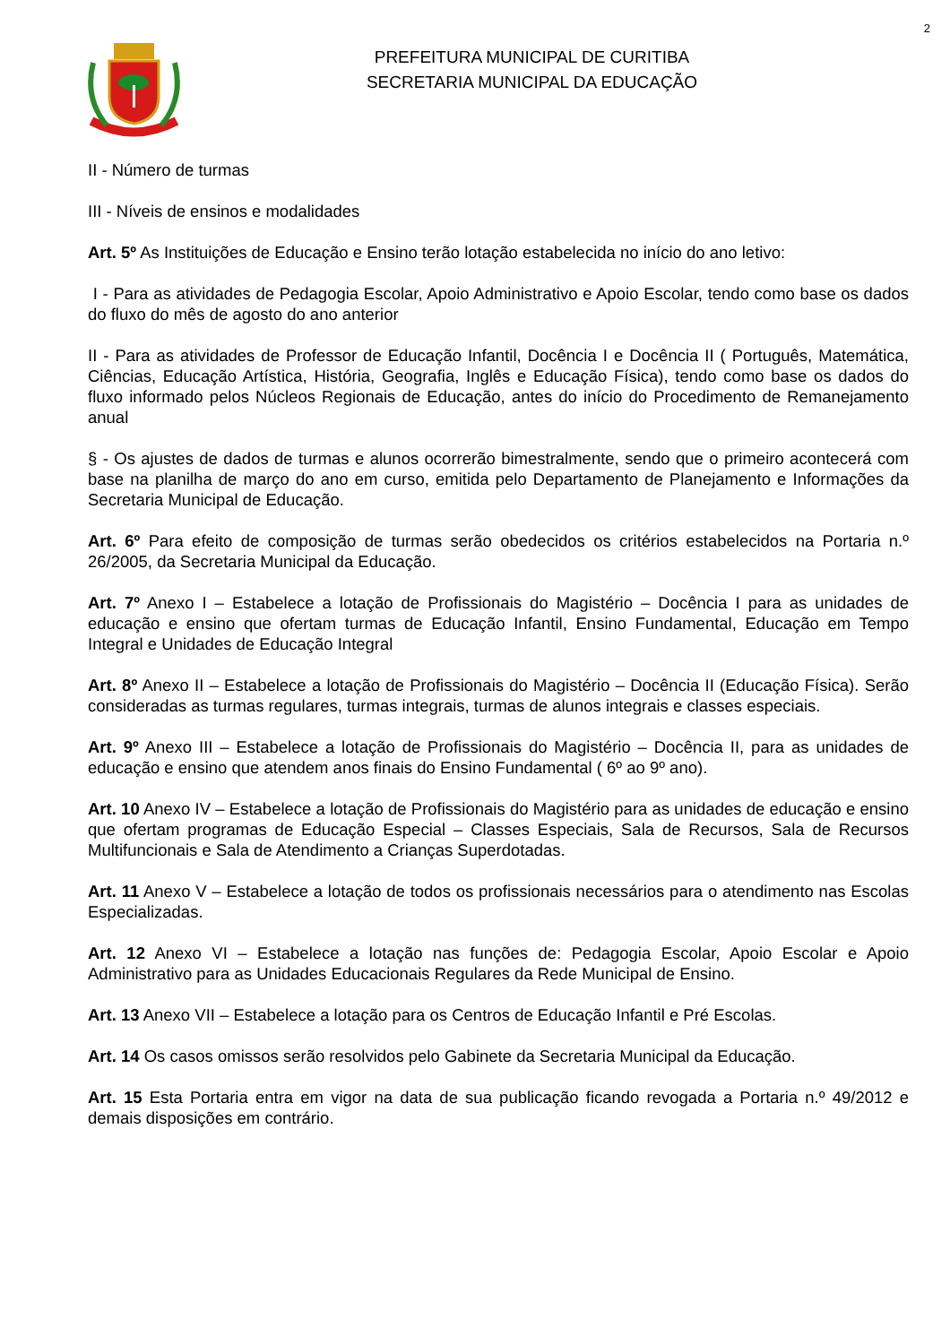2
PREFEITURA MUNICIPAL DE CURITIBA
SECRETARIA MUNICIPAL DA EDUCAÇÃO
II - Número de turmas
III - Níveis de ensinos e modalidades
Art. 5º As Instituições de Educação e Ensino terão lotação estabelecida no início do ano letivo:
I - Para as atividades de Pedagogia Escolar, Apoio Administrativo e Apoio Escolar, tendo como base os dados do fluxo do mês de agosto do ano anterior
II - Para as atividades de Professor de Educação Infantil, Docência I e Docência II ( Português, Matemática, Ciências, Educação Artística, História, Geografia, Inglês e Educação Física), tendo como base os dados do fluxo informado pelos Núcleos Regionais de Educação, antes do início do Procedimento de Remanejamento anual
§ - Os ajustes de dados de turmas e alunos ocorrerão bimestralmente, sendo que o primeiro acontecerá com base na planilha de março do ano em curso, emitida pelo Departamento de Planejamento e Informações da Secretaria Municipal de Educação.
Art. 6º Para efeito de composição de turmas serão obedecidos os critérios estabelecidos na Portaria n.º 26/2005, da Secretaria Municipal da Educação.
Art. 7º Anexo I – Estabelece a lotação de Profissionais do Magistério – Docência I para as unidades de educação e ensino que ofertam turmas de Educação Infantil, Ensino Fundamental, Educação em Tempo Integral e Unidades de Educação Integral
Art. 8º Anexo II – Estabelece a lotação de Profissionais do Magistério – Docência II (Educação Física). Serão consideradas as turmas regulares, turmas integrais, turmas de alunos integrais e classes especiais.
Art. 9º Anexo III – Estabelece a lotação de Profissionais do Magistério – Docência II, para as unidades de educação e ensino que atendem anos finais do Ensino Fundamental ( 6º ao 9º ano).
Art. 10 Anexo IV – Estabelece a lotação de Profissionais do Magistério para as unidades de educação e ensino que ofertam programas de Educação Especial – Classes Especiais, Sala de Recursos, Sala de Recursos Multifuncionais e Sala de Atendimento a Crianças Superdotadas.
Art. 11 Anexo V – Estabelece a lotação de todos os profissionais necessários para o atendimento nas Escolas Especializadas.
Art. 12 Anexo VI – Estabelece a lotação nas funções de: Pedagogia Escolar, Apoio Escolar e Apoio Administrativo para as Unidades Educacionais Regulares da Rede Municipal de Ensino.
Art. 13 Anexo VII – Estabelece a lotação para os Centros de Educação Infantil e Pré Escolas.
Art. 14 Os casos omissos serão resolvidos pelo Gabinete da Secretaria Municipal da Educação.
Art. 15 Esta Portaria entra em vigor na data de sua publicação ficando revogada a Portaria n.º 49/2012 e demais disposições em contrário.